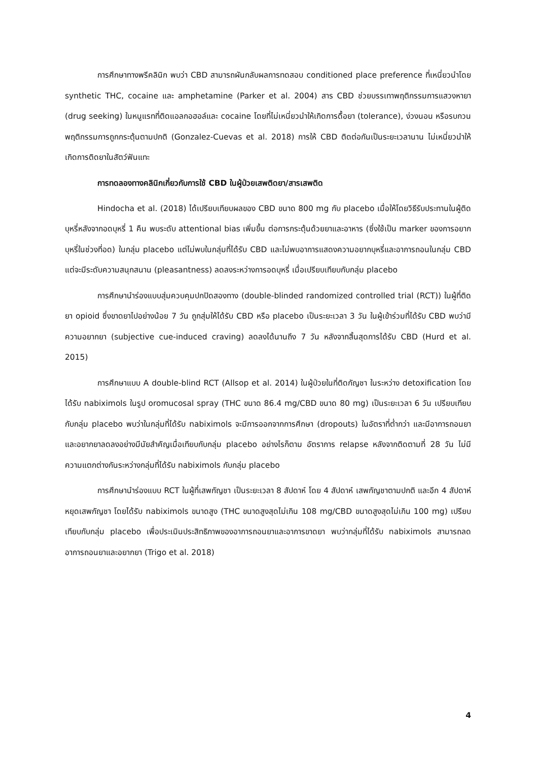การศึกษาทางพรีคลินิก พบว่า CBD สามารถผันกลับผลการทดสอบ conditioned place preference ที่เหนี่ยวนำโดย synthetic THC, cocaine และ amphetamine (Parker et al. 2004) สาร CBD ช่วยบรรเทาพฤติกรรมการแสวงหายา (drug seeking) ในหนูแรทที่ติดแอลกอฮอล์และ cocaine โดยที่ไม่เหนี่ยวนำให้เกิดการดื้อยา (tolerance), ง่วงนอน หรือรบกวนพฤติกรรมการถูกกระตุ้นตามปกติ (Gonzalez-Cuevas et al. 2018) การให้ CBD ติดต่อกันเป็นระยะเวลานาน ไม่เหนี่ยวนำให้เกิดการติดยาในสัตว์ฟันแทะ
การทดลองทางคลินิกเกี่ยวกับการใช้ CBD ในผู้ป่วยเสพติดยา/สารเสพติด
Hindocha et al. (2018) ได้เปรียบเทียบผลของ CBD ขนาด 800 mg กับ placebo เมื่อให้โดยวิธีรับประทานในผู้ติดบุหรี่หลังจากอดบุหรี่ 1 คืน พบระดับ attentional bias เพิ่มขึ้น ต่อการกระตุ้นด้วยยาและอาหาร (ซึ่งใช้เป็น marker ของการอยากบุหรี่ในช่วงที่อด) ในกลุ่ม placebo แต่ไม่พบในกลุ่มที่ได้รับ CBD และไม่พบอาการแสดงความอยากบุหรี่และอาการถอนในกลุ่ม CBD แต่จะมีระดับความสนุกสนาน (pleasantness) ลดลงระหว่างการอดบุหรี่ เมื่อเปรียบเทียบกับกลุ่ม placebo
การศึกษานำร่องแบบสุ่มควบคุมปกปิดสองทาง (double-blinded randomized controlled trial (RCT)) ในผู้ที่ติดยา opioid ซึ่งขาดยาไปอย่างน้อย 7 วัน ถูกสุ่มให้ได้รับ CBD หรือ placebo เป็นระยะเวลา 3 วัน ในผู้เข้าร่วมที่ได้รับ CBD พบว่ามีความอยากยา (subjective cue-induced craving) ลดลงได้นานถึง 7 วัน หลังจากสิ้นสุดการได้รับ CBD (Hurd et al. 2015)
การศึกษาแบบ A double-blind RCT (Allsop et al. 2014) ในผู้ป่วยในที่ติดกัญชา ในระหว่าง detoxification โดยได้รับ nabiximols ในรูป oromucosal spray (THC ขนาด 86.4 mg/CBD ขนาด 80 mg) เป็นระยะเวลา 6 วัน เปรียบเทียบกับกลุ่ม placebo พบว่าในกลุ่มที่ได้รับ nabiximols จะมีการออกจากการศึกษา (dropouts) ในอัตราที่ต่ำกว่า และมีอาการถอนยาและอยากยาลดลงอย่างมีนัยสำคัญเมื่อเทียบกับกลุ่ม placebo อย่างไรก็ตาม อัตราการ relapse หลังจากติดตามที่ 28 วัน ไม่มีความแตกต่างกันระหว่างกลุ่มที่ได้รับ nabiximols กับกลุ่ม placebo
การศึกษานำร่องแบบ RCT ในผู้ที่เสพกัญชา เป็นระยะเวลา 8 สัปดาห์ โดย 4 สัปดาห์ เสพกัญชาตามปกติ และอีก 4 สัปดาห์ หยุดเสพกัญชา โดยได้รับ nabiximols ขนาดสูง (THC ขนาดสูงสุดไม่เกิน 108 mg/CBD ขนาดสูงสุดไม่เกิน 100 mg) เปรียบเทียบกับกลุ่ม placebo เพื่อประเมินประสิทธิภาพของอาการถอนยาและอาการขาดยา พบว่ากลุ่มที่ได้รับ nabiximols สามารถลดอาการถอนยาและอยากยา (Trigo et al. 2018)
4